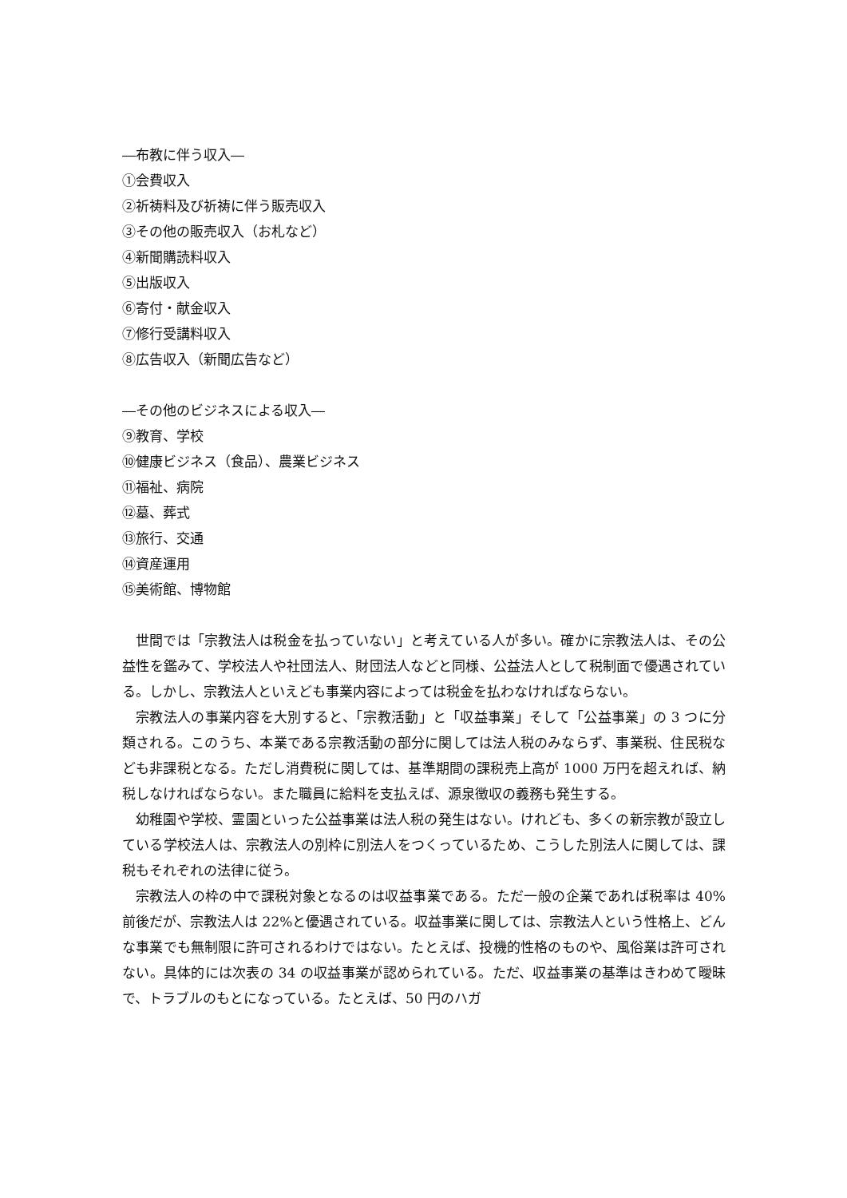―布教に伴う収入―
①会費収入
②祈祷料及び祈祷に伴う販売収入
③その他の販売収入（お札など）
④新聞購読料収入
⑤出版収入
⑥寄付・献金収入
⑦修行受講料収入
⑧広告収入（新聞広告など）
―その他のビジネスによる収入―
⑨教育、学校
⑩健康ビジネス（食品）、農業ビジネス
⑪福祉、病院
⑫墓、葬式
⑬旅行、交通
⑭資産運用
⑮美術館、博物館
世間では「宗教法人は税金を払っていない」と考えている人が多い。確かに宗教法人は、その公益性を鑑みて、学校法人や社団法人、財団法人などと同様、公益法人として税制面で優遇されている。しかし、宗教法人といえども事業内容によっては税金を払わなければならない。
宗教法人の事業内容を大別すると、「宗教活動」と「収益事業」そして「公益事業」の 3 つに分類される。このうち、本業である宗教活動の部分に関しては法人税のみならず、事業税、住民税なども非課税となる。ただし消費税に関しては、基準期間の課税売上高が 1000 万円を超えれば、納税しなければならない。また職員に給料を支払えば、源泉徴収の義務も発生する。
幼稚園や学校、霊園といった公益事業は法人税の発生はない。けれども、多くの新宗教が設立している学校法人は、宗教法人の別枠に別法人をつくっているため、こうした別法人に関しては、課税もそれぞれの法律に従う。
宗教法人の枠の中で課税対象となるのは収益事業である。ただ一般の企業であれば税率は 40%前後だが、宗教法人は 22%と優遇されている。収益事業に関しては、宗教法人という性格上、どんな事業でも無制限に許可されるわけではない。たとえば、投機的性格のものや、風俗業は許可されない。具体的には次表の 34 の収益事業が認められている。ただ、収益事業の基準はきわめて曖昧で、トラブルのもとになっている。たとえば、50 円のハガ